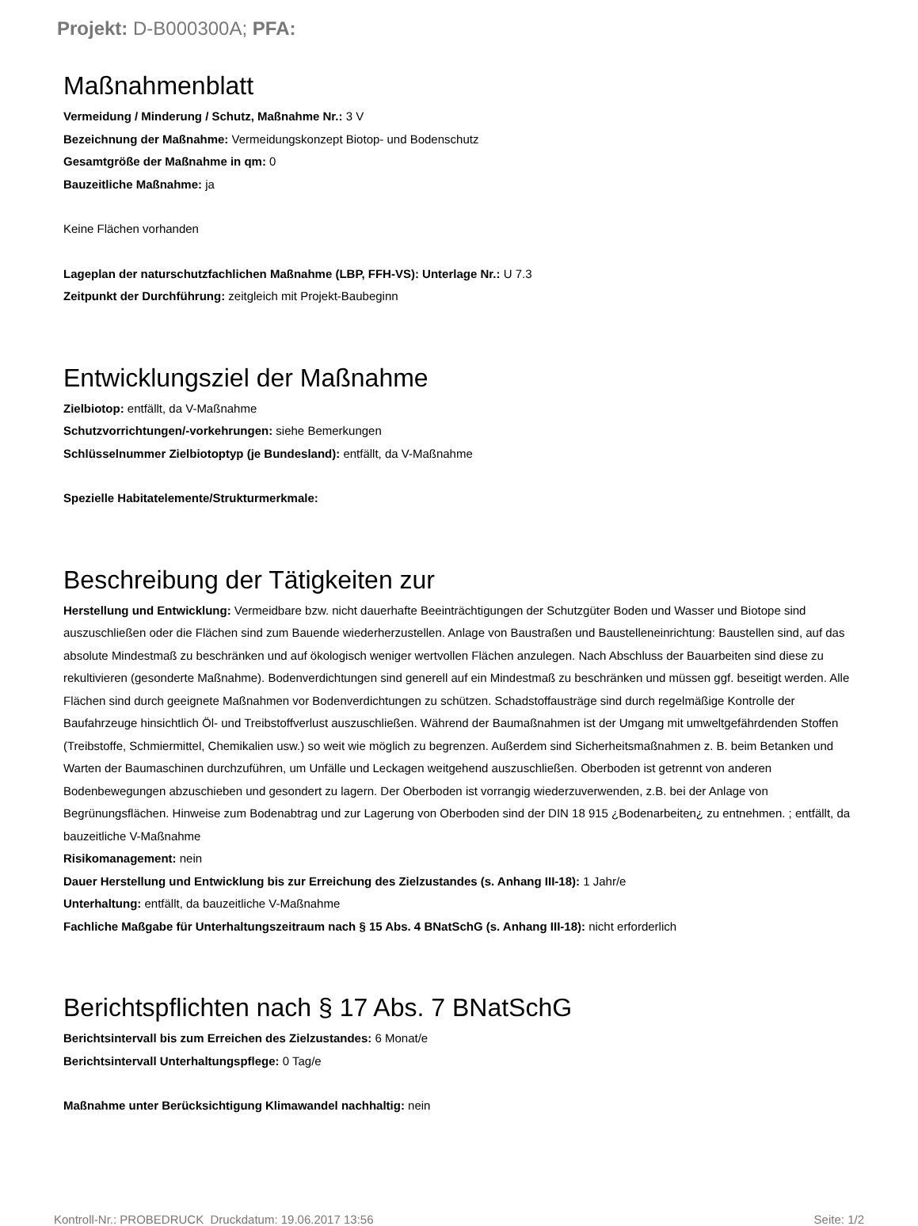Projekt: D-B000300A; PFA:
Maßnahmenblatt
Vermeidung / Minderung / Schutz, Maßnahme Nr.: 3 V
Bezeichnung der Maßnahme: Vermeidungskonzept Biotop- und Bodenschutz
Gesamtgröße der Maßnahme in qm: 0
Bauzeitliche Maßnahme: ja
Keine Flächen vorhanden
Lageplan der naturschutzfachlichen Maßnahme (LBP, FFH-VS): Unterlage Nr.: U 7.3
Zeitpunkt der Durchführung: zeitgleich mit Projekt-Baubeginn
Entwicklungsziel der Maßnahme
Zielbiotop: entfällt, da V-Maßnahme
Schutzvorrichtungen/-vorkehrungen: siehe Bemerkungen
Schlüsselnummer Zielbiotoptyp (je Bundesland): entfällt, da V-Maßnahme
Spezielle Habitatelemente/Strukturmerkmale:
Beschreibung der Tätigkeiten zur
Herstellung und Entwicklung: Vermeidbare bzw. nicht dauerhafte Beeinträchtigungen der Schutzgüter Boden und Wasser und Biotope sind auszuschließen oder die Flächen sind zum Bauende wiederherzustellen. Anlage von Baustraßen und Baustelleneinrichtung: Baustellen sind, auf das absolute Mindestmaß zu beschränken und auf ökologisch weniger wertvollen Flächen anzulegen. Nach Abschluss der Bauarbeiten sind diese zu rekultivieren (gesonderte Maßnahme). Bodenverdichtungen sind generell auf ein Mindestmaß zu beschränken und müssen ggf. beseitigt werden. Alle Flächen sind durch geeignete Maßnahmen vor Bodenverdichtungen zu schützen. Schadstoffausträge sind durch regelmäßige Kontrolle der Baufahrzeuge hinsichtlich Öl- und Treibstoffverlust auszuschließen. Während der Baumaßnahmen ist der Umgang mit umweltgefährdenden Stoffen (Treibstoffe, Schmiermittel, Chemikalien usw.) so weit wie möglich zu begrenzen. Außerdem sind Sicherheitsmaßnahmen z. B. beim Betanken und Warten der Baumaschinen durchzuführen, um Unfälle und Leckagen weitgehend auszuschließen. Oberboden ist getrennt von anderen Bodenbewegungen abzuschieben und gesondert zu lagern. Der Oberboden ist vorrangig wiederzuverwenden, z.B. bei der Anlage von Begrünungsflächen. Hinweise zum Bodenabtrag und zur Lagerung von Oberboden sind der DIN 18 915 ¿Bodenarbeiten¿ zu entnehmen. ; entfällt, da bauzeitliche V-Maßnahme
Risikomanagement: nein
Dauer Herstellung und Entwicklung bis zur Erreichung des Zielzustandes (s. Anhang III-18): 1 Jahr/e
Unterhaltung: entfällt, da bauzeitliche V-Maßnahme
Fachliche Maßgabe für Unterhaltungszeitraum nach § 15 Abs. 4 BNatSchG (s. Anhang III-18): nicht erforderlich
Berichtspflichten nach § 17 Abs. 7 BNatSchG
Berichtsintervall bis zum Erreichen des Zielzustandes: 6 Monat/e
Berichtsintervall Unterhaltungspflege: 0 Tag/e
Maßnahme unter Berücksichtigung Klimawandel nachhaltig: nein
Kontroll-Nr.: PROBEDRUCK Druckdatum: 19.06.2017 13:56 Seite: 1/2